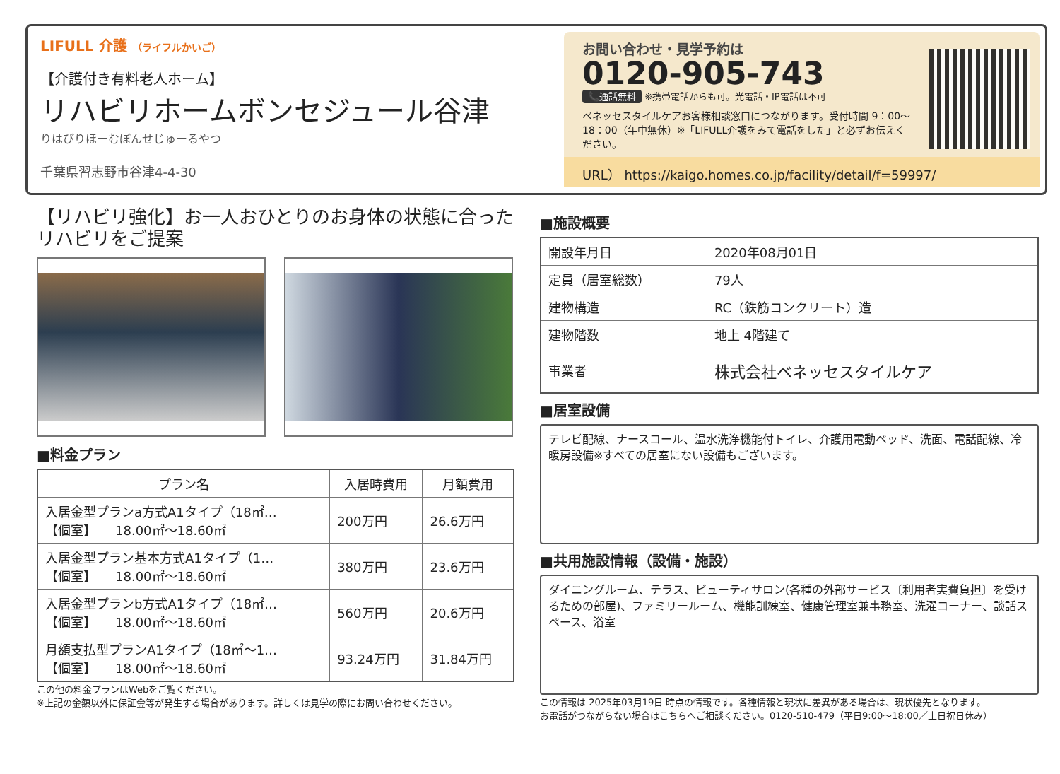LIFULL 介護 （ライフルかいご）
【介護付き有料老人ホーム】
リハビリホームボンセジュール谷津
りはびりほーむぼんせじゅーるやつ
千葉県習志野市谷津4-4-30
お問い合わせ・見学予約は
0120-905-743
📞通話無料 ※携帯電話からも可。光電話・IP電話は不可
ベネッセスタイルケアお客様相談窓口につながります。受付時間 9：00〜18：00（年中無休）※「LIFULL介護をみて電話をした」と必ずお伝えください。
URL） https://kaigo.homes.co.jp/facility/detail/f=59997/
【リハビリ強化】お一人おひとりのお身体の状態に合ったリハビリをご提案
■料金プラン
| プラン名 | 入居時費用 | 月額費用 |
| --- | --- | --- |
| 入居金型プランa方式A1タイプ（18㎡… 【個室】 18.00㎡〜18.60㎡ | 200万円 | 26.6万円 |
| 入居金型プラン基本方式A1タイプ（1… 【個室】 18.00㎡〜18.60㎡ | 380万円 | 23.6万円 |
| 入居金型プランb方式A1タイプ（18㎡… 【個室】 18.00㎡〜18.60㎡ | 560万円 | 20.6万円 |
| 月額支払型プランA1タイプ（18㎡〜1… 【個室】 18.00㎡〜18.60㎡ | 93.24万円 | 31.84万円 |
この他の料金プランはWebをご覧ください。
※上記の金額以外に保証金等が発生する場合があります。詳しくは見学の際にお問い合わせください。
■施設概要
| 開設年月日 | 2020年08月01日 |
| 定員（居室総数） | 79人 |
| 建物構造 | RC（鉄筋コンクリート）造 |
| 建物階数 | 地上 4階建て |
| 事業者 | 株式会社ベネッセスタイルケア |
■居室設備
テレビ配線、ナースコール、温水洗浄機能付トイレ、介護用電動ベッド、洗面、電話配線、冷暖房設備※すべての居室にない設備もございます。
■共用施設情報（設備・施設）
ダイニングルーム、テラス、ビューティサロン(各種の外部サービス〔利用者実費負担〕を受けるための部屋)、ファミリールーム、機能訓練室、健康管理室兼事務室、洗濯コーナー、談話スペース、浴室
この情報は 2025年03月19日 時点の情報です。各種情報と現状に差異がある場合は、現状優先となります。
お電話がつながらない場合はこちらへご相談ください。0120-510-479（平日9:00〜18:00／土日祝日休み）